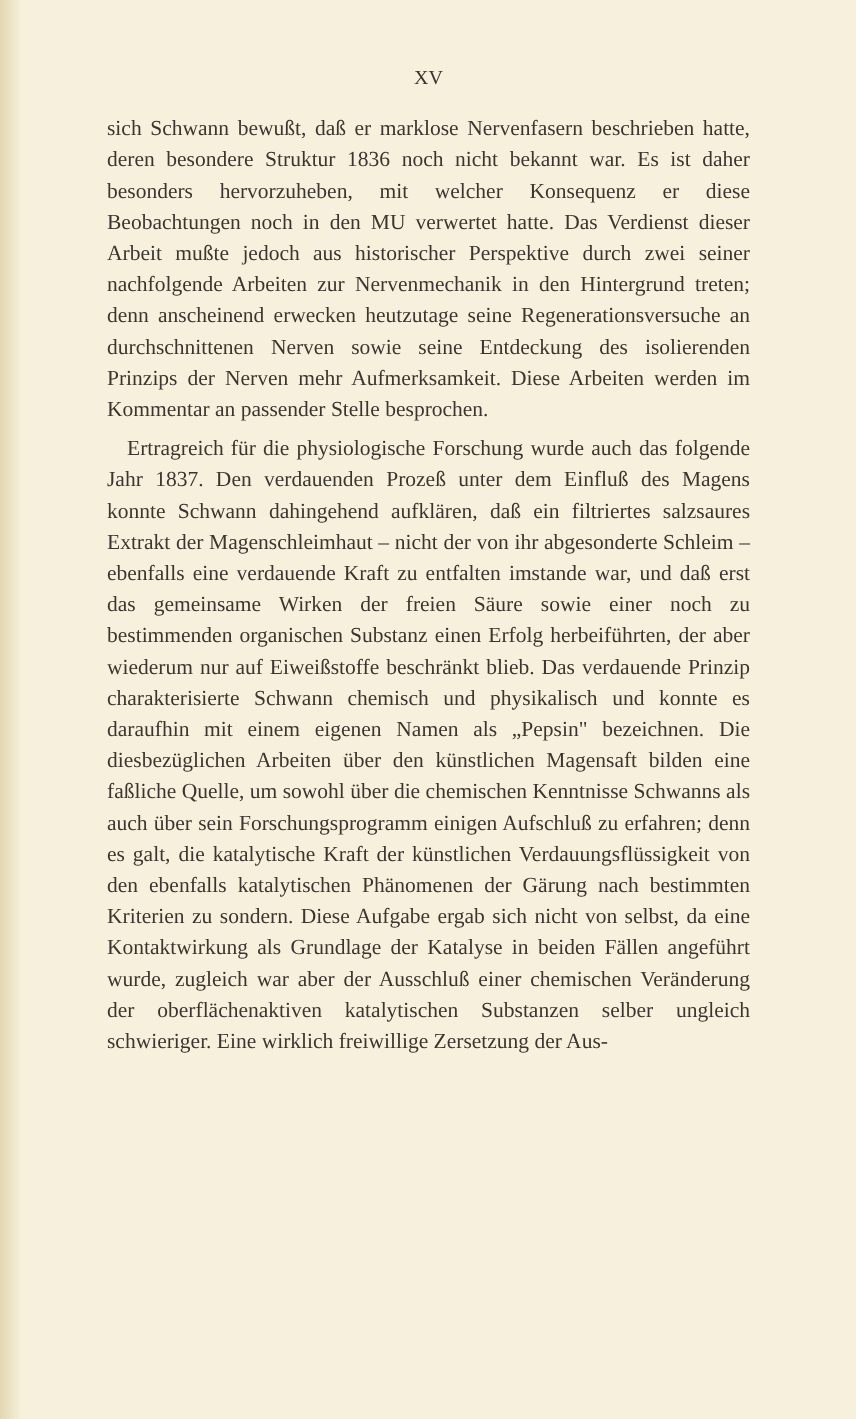XV
sich Schwann bewußt, daß er marklose Nervenfasern beschrieben hatte, deren besondere Struktur 1836 noch nicht bekannt war. Es ist daher besonders hervorzuheben, mit welcher Konsequenz er diese Beobachtungen noch in den MU verwertet hatte. Das Verdienst dieser Arbeit mußte jedoch aus historischer Perspektive durch zwei seiner nachfolgende Arbeiten zur Nervenmechanik in den Hintergrund treten; denn anscheinend erwecken heutzutage seine Regenerationsversuche an durchschnittenen Nerven sowie seine Entdeckung des isolierenden Prinzips der Nerven mehr Aufmerksamkeit. Diese Arbeiten werden im Kommentar an passender Stelle besprochen.
Ertragreich für die physiologische Forschung wurde auch das folgende Jahr 1837. Den verdauenden Prozeß unter dem Einfluß des Magens konnte Schwann dahingehend aufklären, daß ein filtriertes salzsaures Extrakt der Magenschleimhaut – nicht der von ihr abgesonderte Schleim – ebenfalls eine verdauende Kraft zu entfalten imstande war, und daß erst das gemeinsame Wirken der freien Säure sowie einer noch zu bestimmenden organischen Substanz einen Erfolg herbeiführten, der aber wiederum nur auf Eiweißstoffe beschränkt blieb. Das verdauende Prinzip charakterisierte Schwann chemisch und physikalisch und konnte es daraufhin mit einem eigenen Namen als „Pepsin" bezeichnen. Die diesbezüglichen Arbeiten über den künstlichen Magensaft bilden eine faßliche Quelle, um sowohl über die chemischen Kenntnisse Schwanns als auch über sein Forschungsprogramm einigen Aufschluß zu erfahren; denn es galt, die katalytische Kraft der künstlichen Verdauungsflüssigkeit von den ebenfalls katalytischen Phänomenen der Gärung nach bestimmten Kriterien zu sondern. Diese Aufgabe ergab sich nicht von selbst, da eine Kontaktwirkung als Grundlage der Katalyse in beiden Fällen angeführt wurde, zugleich war aber der Ausschluß einer chemischen Veränderung der oberflächenaktiven katalytischen Substanzen selber ungleich schwieriger. Eine wirklich freiwillige Zersetzung der Aus-